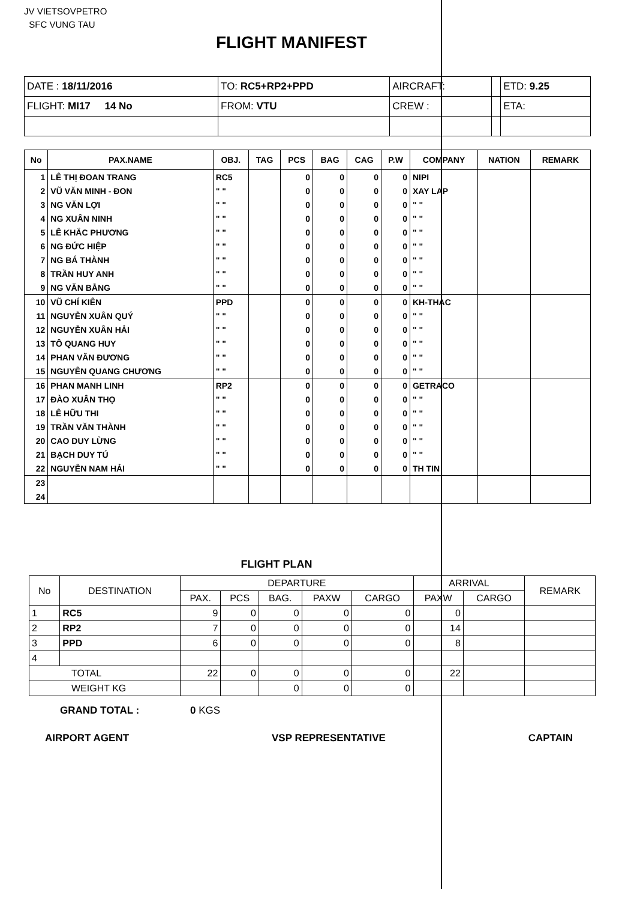JV VIETSOVPETRO
SFC VUNG TAU
FLIGHT MANIFEST
| DATE : 18/11/2016 | TO: RC5+RP2+PPD | AIRCRAFT: | | ETD: 9.25 |
| FLIGHT: MI17 14 No | FROM: VTU | CREW : | | ETA: |
| No | PAX.NAME | OBJ. | TAG | PCS | BAG | CAG | P.W | COMPANY | NATION | REMARK |
| --- | --- | --- | --- | --- | --- | --- | --- | --- | --- | --- |
| 1 | LÊ THỊ ĐOAN TRANG | RC5 | | 0 | 0 | 0 | 0 | NIPI | | |
| 2 | VŨ VĂN MINH - ĐON | " " | | 0 | 0 | 0 | 0 | XAY LAP | | |
| 3 | NG VĂN LỢI | " " | | 0 | 0 | 0 | 0 | " " | | |
| 4 | NG XUÂN NINH | " " | | 0 | 0 | 0 | 0 | " " | | |
| 5 | LÊ KHẮC PHƯƠNG | " " | | 0 | 0 | 0 | 0 | " " | | |
| 6 | NG ĐỨC HIỆP | " " | | 0 | 0 | 0 | 0 | " " | | |
| 7 | NG BÁ THÀNH | " " | | 0 | 0 | 0 | 0 | " " | | |
| 8 | TRẦN HUY ANH | " " | | 0 | 0 | 0 | 0 | " " | | |
| 9 | NG VĂN BẰNG | " " | | 0 | 0 | 0 | 0 | " " | | |
| 10 | VŨ CHÍ KIÊN | PPD | | 0 | 0 | 0 | 0 | KH-THAC | | |
| 11 | NGUYỄN XUÂN QUÝ | " " | | 0 | 0 | 0 | 0 | " " | | |
| 12 | NGUYỄN XUÂN HẢI | " " | | 0 | 0 | 0 | 0 | " " | | |
| 13 | TÔ QUANG HUY | " " | | 0 | 0 | 0 | 0 | " " | | |
| 14 | PHAN VĂN ĐƯƠNG | " " | | 0 | 0 | 0 | 0 | " " | | |
| 15 | NGUYỄN QUANG CHƯƠNG | " " | | 0 | 0 | 0 | 0 | " " | | |
| 16 | PHAN MANH LINH | RP2 | | 0 | 0 | 0 | 0 | GETRACO | | |
| 17 | ĐÀO XUÂN THỌ | " " | | 0 | 0 | 0 | 0 | " " | | |
| 18 | LÊ HỮU THI | " " | | 0 | 0 | 0 | 0 | " " | | |
| 19 | TRẦN VĂN THÀNH | " " | | 0 | 0 | 0 | 0 | " " | | |
| 20 | CAO DUY LỪNG | " " | | 0 | 0 | 0 | 0 | " " | | |
| 21 | BẠCH DUY TÚ | " " | | 0 | 0 | 0 | 0 | " " | | |
| 22 | NGUYỄN NAM HẢI | " " | | 0 | 0 | 0 | 0 | TH TIN | | |
| 23 | | | | | | | | | | |
| 24 | | | | | | | | | | |
FLIGHT PLAN
| No | DESTINATION | DEPARTURE | | | | | ARRIVAL | | REMARK |
| --- | --- | --- | --- | --- | --- | --- | --- | --- | --- |
| | | PAX. | PCS | BAG. | PAXW | CARGO | PAXW | CARGO | |
| 1 | RC5 | 9 | 0 | 0 | 0 | 0 | 0 | | |
| 2 | RP2 | 7 | 0 | 0 | 0 | 0 | 14 | | |
| 3 | PPD | 6 | 0 | 0 | 0 | 0 | 8 | | |
| 4 | | | | | | | | | |
| TOTAL | | 22 | 0 | 0 | 0 | 0 | 22 | | |
| WEIGHT KG | | | | 0 | 0 | 0 | | | |
GRAND TOTAL : 0 KGS
AIRPORT AGENT VSP REPRESENTATIVE CAPTAIN